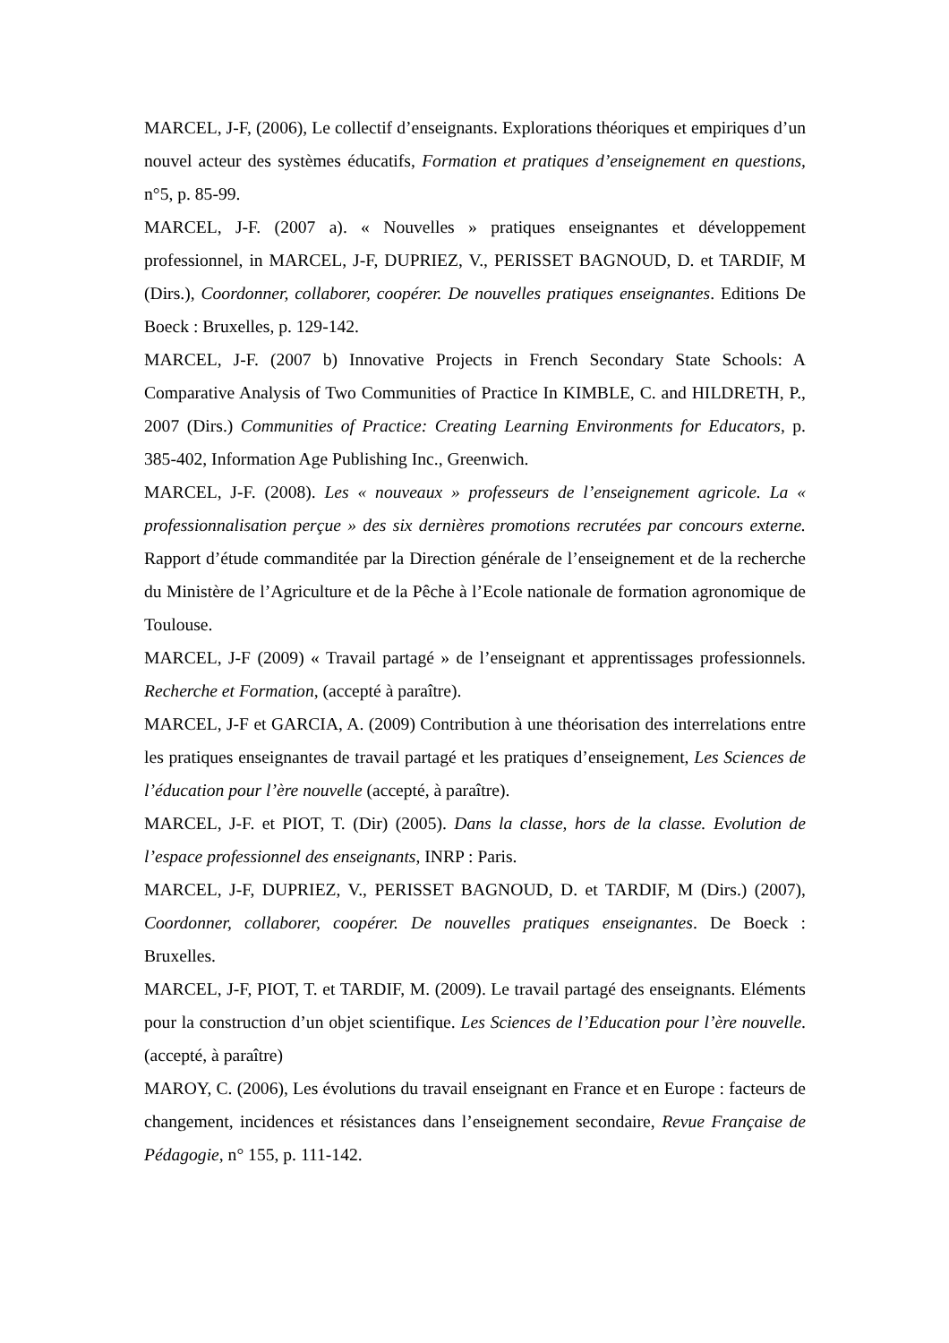MARCEL, J-F, (2006), Le collectif d’enseignants. Explorations théoriques et empiriques d’un nouvel acteur des systèmes éducatifs, Formation et pratiques d’enseignement en questions, n°5, p. 85-99.
MARCEL, J-F. (2007 a). « Nouvelles » pratiques enseignantes et développement professionnel, in MARCEL, J-F, DUPRIEZ, V., PERISSET BAGNOUD, D. et TARDIF, M (Dirs.), Coordonner, collaborer, coopérer. De nouvelles pratiques enseignantes. Editions De Boeck : Bruxelles, p. 129-142.
MARCEL, J-F. (2007 b) Innovative Projects in French Secondary State Schools: A Comparative Analysis of Two Communities of Practice In KIMBLE, C. and HILDRETH, P., 2007 (Dirs.) Communities of Practice: Creating Learning Environments for Educators, p. 385-402, Information Age Publishing Inc., Greenwich.
MARCEL, J-F. (2008). Les « nouveaux » professeurs de l’enseignement agricole. La « professionnalisation perçue » des six dernières promotions recrutées par concours externe. Rapport d’étude commanditée par la Direction générale de l’enseignement et de la recherche du Ministère de l’Agriculture et de la Pêche à l’Ecole nationale de formation agronomique de Toulouse.
MARCEL, J-F (2009) « Travail partagé » de l’enseignant et apprentissages professionnels. Recherche et Formation, (accepté à paraître).
MARCEL, J-F et GARCIA, A. (2009) Contribution à une théorisation des interrelations entre les pratiques enseignantes de travail partagé et les pratiques d’enseignement, Les Sciences de l’éducation pour l’ère nouvelle (accepté, à paraître).
MARCEL, J-F. et PIOT, T. (Dir) (2005). Dans la classe, hors de la classe. Evolution de l’espace professionnel des enseignants, INRP : Paris.
MARCEL, J-F, DUPRIEZ, V., PERISSET BAGNOUD, D. et TARDIF, M (Dirs.) (2007), Coordonner, collaborer, coopérer. De nouvelles pratiques enseignantes. De Boeck : Bruxelles.
MARCEL, J-F, PIOT, T. et TARDIF, M. (2009). Le travail partagé des enseignants. Eléments pour la construction d’un objet scientifique. Les Sciences de l’Education pour l’ère nouvelle.(accepté, à paraître)
MAROY, C. (2006), Les évolutions du travail enseignant en France et en Europe : facteurs de changement, incidences et résistances dans l’enseignement secondaire, Revue Française de Pédagogie, n° 155, p. 111-142.